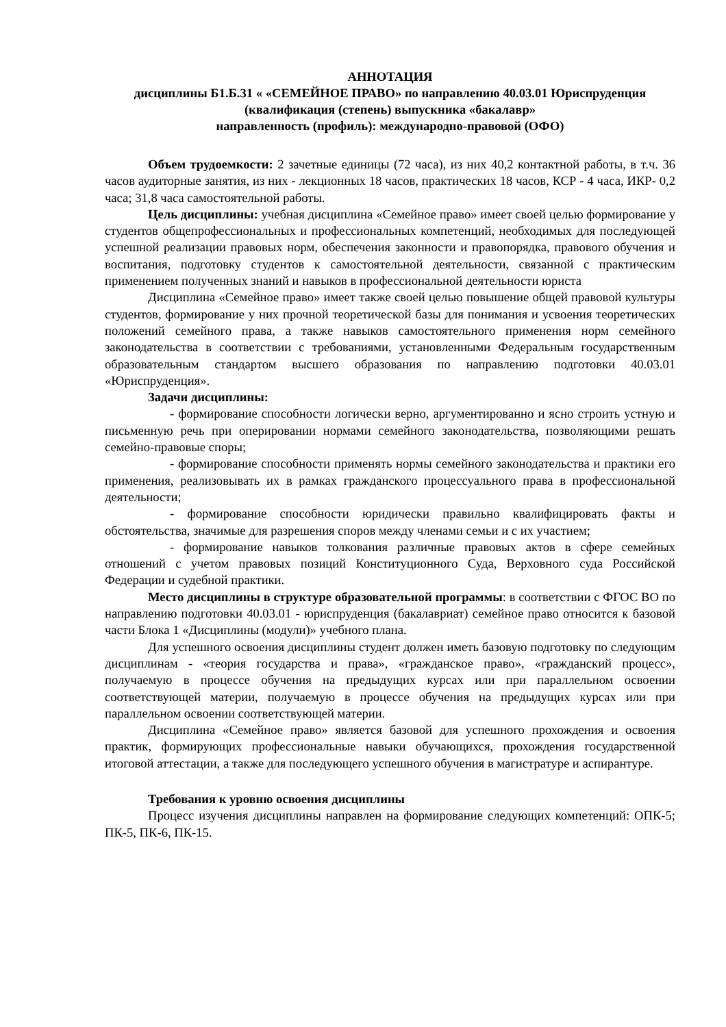АННОТАЦИЯ
дисциплины Б1.Б.31 « «СЕМЕЙНОЕ ПРАВО» по направлению 40.03.01 Юриспруденция (квалификация (степень) выпускника «бакалавр»
направленность (профиль): международно-правовой (ОФО)
Объем трудоемкости: 2 зачетные единицы (72 часа), из них 40,2 контактной работы, в т.ч. 36 часов аудиторные занятия, из них - лекционных 18 часов, практических 18 часов, КСР - 4 часа, ИКР- 0,2 часа; 31,8 часа самостоятельной работы.
Цель дисциплины: учебная дисциплина «Семейное право» имеет своей целью формирование у студентов общепрофессиональных и профессиональных компетенций, необходимых для последующей успешной реализации правовых норм, обеспечения законности и правопорядка, правового обучения и воспитания, подготовку студентов к самостоятельной деятельности, связанной с практическим применением полученных знаний и навыков в профессиональной деятельности юриста
Дисциплина «Семейное право» имеет также своей целью повышение общей правовой культуры студентов, формирование у них прочной теоретической базы для понимания и усвоения теоретических положений семейного права, а также навыков самостоятельного применения норм семейного законодательства в соответствии с требованиями, установленными Федеральным государственным образовательным стандартом высшего образования по направлению подготовки 40.03.01 «Юриспруденция».
Задачи дисциплины:
- формирование способности логически верно, аргументированно и ясно строить устную и письменную речь при оперировании нормами семейного законодательства, позволяющими решать семейно-правовые споры;
- формирование способности применять нормы семейного законодательства и практики его применения, реализовывать их в рамках гражданского процессуального права в профессиональной деятельности;
- формирование способности юридически правильно квалифицировать факты и обстоятельства, значимые для разрешения споров между членами семьи и с их участием;
- формирование навыков толкования различные правовых актов в сфере семейных отношений с учетом правовых позиций Конституционного Суда, Верховного суда Российской Федерации и судебной практики.
Место дисциплины в структуре образовательной программы: в соответствии с ФГОС ВО по направлению подготовки 40.03.01 - юриспруденция (бакалавриат) семейное право относится к базовой части Блока 1 «Дисциплины (модули)» учебного плана.
Для успешного освоения дисциплины студент должен иметь базовую подготовку по следующим дисциплинам - «теория государства и права», «гражданское право», «гражданский процесс», получаемую в процессе обучения на предыдущих курсах или при параллельном освоении соответствующей материи, получаемую в процессе обучения на предыдущих курсах или при параллельном освоении соответствующей материи.
Дисциплина «Семейное право» является базовой для успешного прохождения и освоения практик, формирующих профессиональные навыки обучающихся, прохождения государственной итоговой аттестации, а также для последующего успешного обучения в магистратуре и аспирантуре.
Требования к уровню освоения дисциплины
Процесс изучения дисциплины направлен на формирование следующих компетенций: ОПК-5; ПК-5, ПК-6, ПК-15.